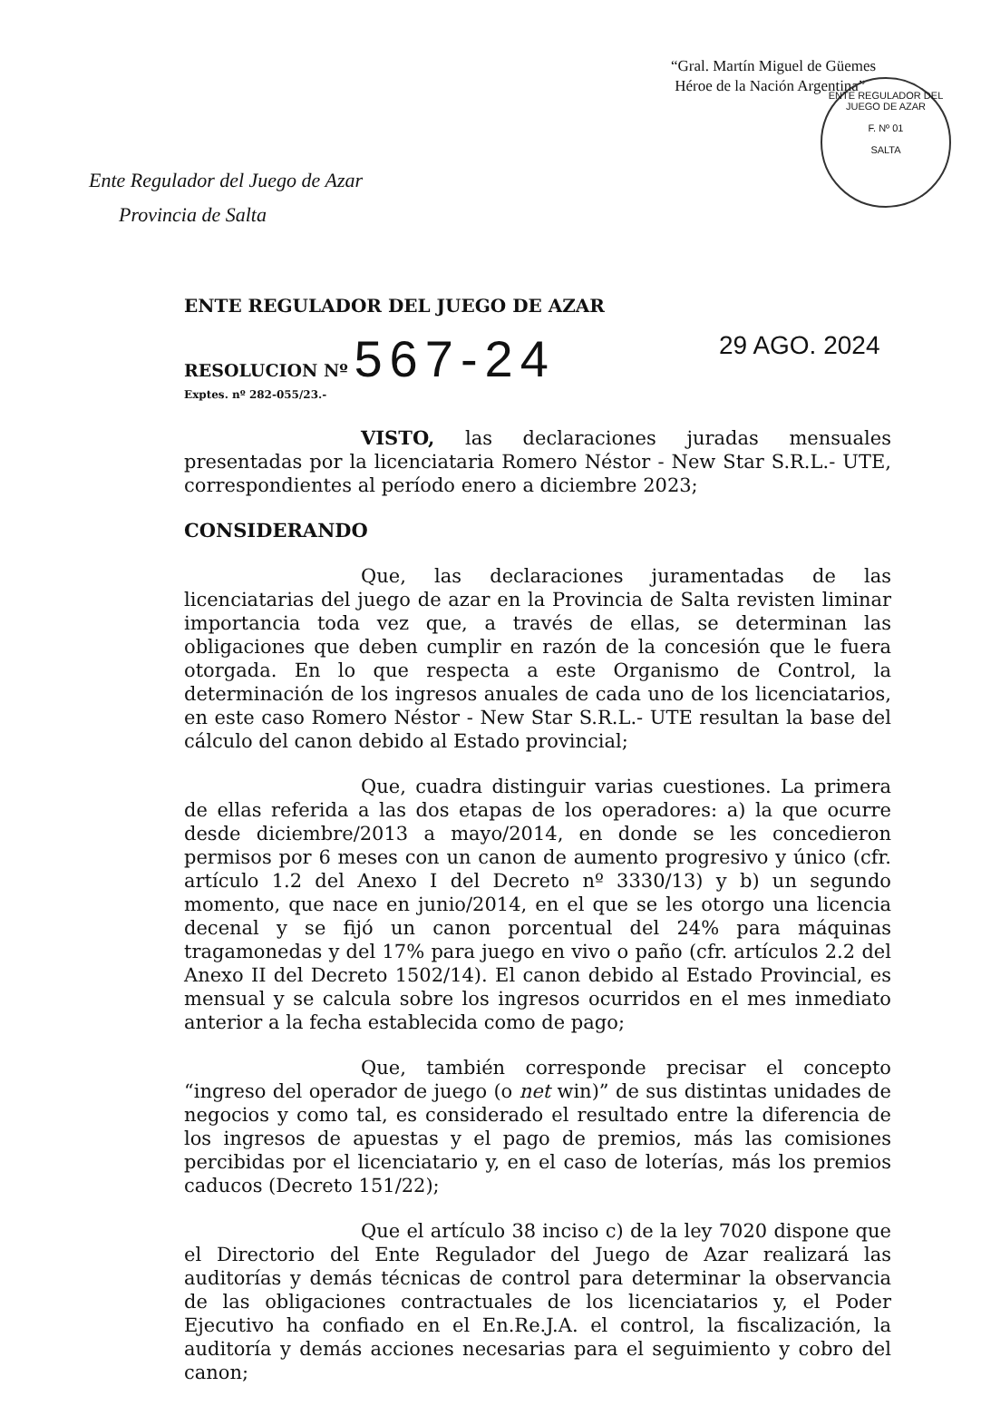“Gral. Martín Miguel de Güemes
Héroe de la Nación Argentina”
ENTE REGULADOR DEL JUEGO DE AZAR
F. Nº 01
SALTA
Ente Regulador del Juego de Azar
Provincia de Salta
ENTE REGULADOR DEL JUEGO DE AZAR
RESOLUCION Nº 567-24
Exptes. nº 282-055/23.-
29 AGO. 2024
VISTO, las declaraciones juradas mensuales presentadas por la licenciataria Romero Néstor - New Star S.R.L.- UTE, correspondientes al período enero a diciembre 2023;
CONSIDERANDO
Que, las declaraciones juramentadas de las licenciatarias del juego de azar en la Provincia de Salta revisten liminar importancia toda vez que, a través de ellas, se determinan las obligaciones que deben cumplir en razón de la concesión que le fuera otorgada. En lo que respecta a este Organismo de Control, la determinación de los ingresos anuales de cada uno de los licenciatarios, en este caso Romero Néstor - New Star S.R.L.- UTE resultan la base del cálculo del canon debido al Estado provincial;
Que, cuadra distinguir varias cuestiones. La primera de ellas referida a las dos etapas de los operadores: a) la que ocurre desde diciembre/2013 a mayo/2014, en donde se les concedieron permisos por 6 meses con un canon de aumento progresivo y único (cfr. artículo 1.2 del Anexo I del Decreto nº 3330/13) y b) un segundo momento, que nace en junio/2014, en el que se les otorgo una licencia decenal y se fijó un canon porcentual del 24% para máquinas tragamonedas y del 17% para juego en vivo o paño (cfr. artículos 2.2 del Anexo II del Decreto 1502/14). El canon debido al Estado Provincial, es mensual y se calcula sobre los ingresos ocurridos en el mes inmediato anterior a la fecha establecida como de pago;
Que, también corresponde precisar el concepto “ingreso del operador de juego (o net win)” de sus distintas unidades de negocios y como tal, es considerado el resultado entre la diferencia de los ingresos de apuestas y el pago de premios, más las comisiones percibidas por el licenciatario y, en el caso de loterías, más los premios caducos (Decreto 151/22);
Que el artículo 38 inciso c) de la ley 7020 dispone que el Directorio del Ente Regulador del Juego de Azar realizará las auditorías y demás técnicas de control para determinar la observancia de las obligaciones contractuales de los licenciatarios y, el Poder Ejecutivo ha confiado en el En.Re.J.A. el control, la fiscalización, la auditoría y demás acciones necesarias para el seguimiento y cobro del canon;